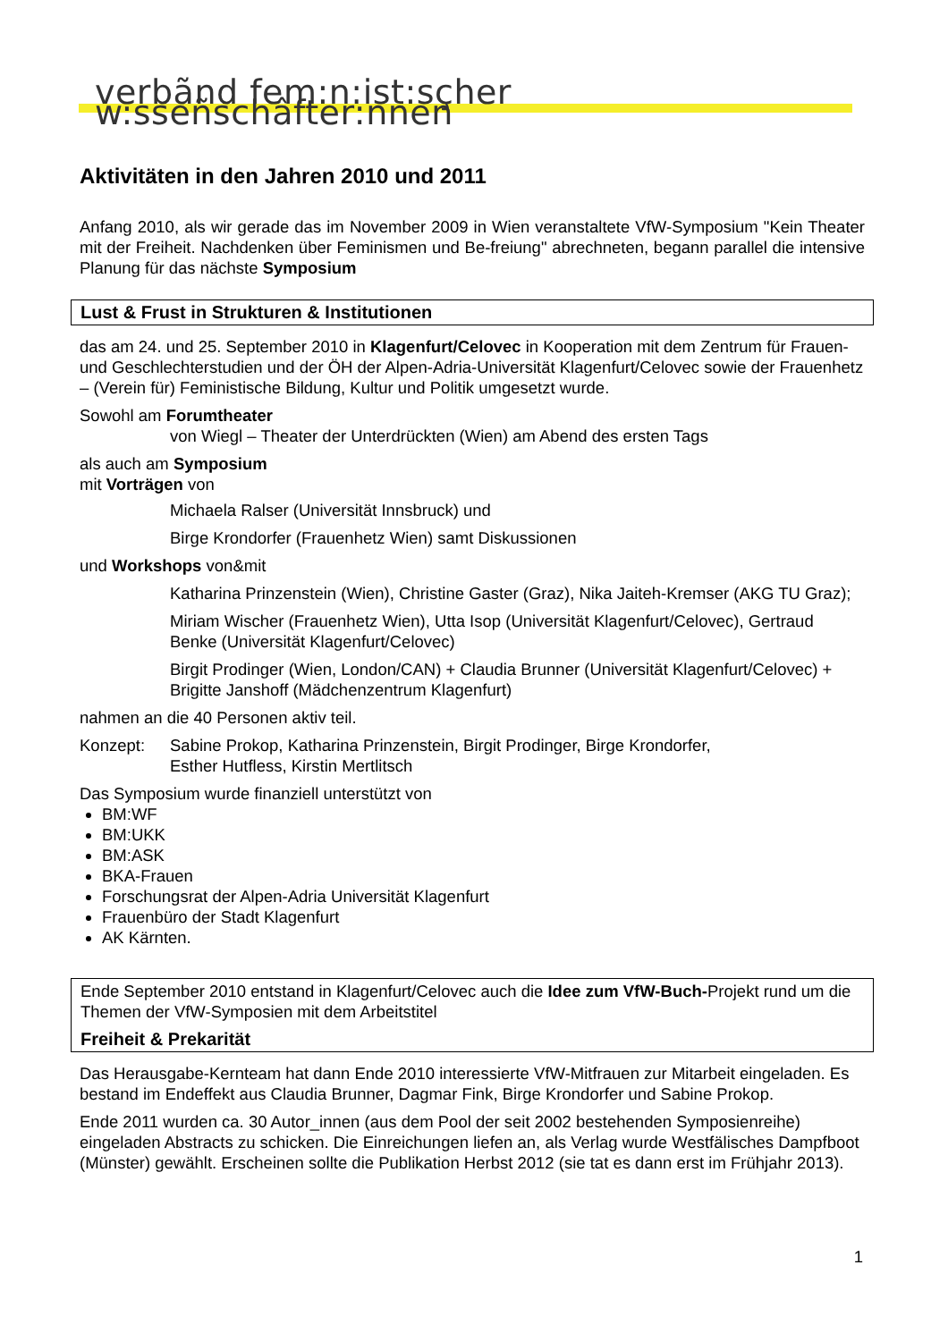verbãnd fem:n:ist:sçher w:sseñschâfter:nnen
Aktivitäten in den Jahren 2010 und 2011
Anfang 2010, als wir gerade das im November 2009 in Wien veranstaltete VfW-Symposium "Kein Theater mit der Freiheit. Nachdenken über Feminismen und Be-freiung" abrechneten, begann parallel die intensive Planung für das nächste Symposium
Lust & Frust in Strukturen & Institutionen
das am 24. und 25. September 2010 in Klagenfurt/Celovec in Kooperation mit dem Zentrum für Frauen- und Geschlechterstudien und der ÖH der Alpen-Adria-Universität Klagenfurt/Celovec sowie der Frauenhetz – (Verein für) Feministische Bildung, Kultur und Politik umgesetzt wurde.
Sowohl am Forumtheater
von Wiegl – Theater der Unterdrückten (Wien) am Abend des ersten Tags
als auch am Symposium
mit Vorträgen von
Michaela Ralser (Universität Innsbruck) und
Birge Krondorfer (Frauenhetz Wien) samt Diskussionen
und Workshops von&mit
Katharina Prinzenstein (Wien), Christine Gaster (Graz), Nika Jaiteh-Kremser (AKG TU Graz);
Miriam Wischer (Frauenhetz Wien), Utta Isop (Universität Klagenfurt/Celovec), Gertraud Benke (Universität Klagenfurt/Celovec)
Birgit Prodinger (Wien, London/CAN) + Claudia Brunner (Universität Klagenfurt/Celovec) + Brigitte Janshoff (Mädchenzentrum Klagenfurt)
nahmen an die 40 Personen aktiv teil.
Konzept: Sabine Prokop, Katharina Prinzenstein, Birgit Prodinger, Birge Krondorfer,
Esther Hutfless, Kirstin Mertlitsch
Das Symposium wurde finanziell unterstützt von
BM:WF
BM:UKK
BM:ASK
BKA-Frauen
Forschungsrat der Alpen-Adria Universität Klagenfurt
Frauenbüro der Stadt Klagenfurt
AK Kärnten.
Ende September 2010 entstand in Klagenfurt/Celovec auch die Idee zum VfW-Buch-Projekt rund um die Themen der VfW-Symposien mit dem Arbeitstitel
Freiheit & Prekarität
Das Herausgabe-Kernteam hat dann Ende 2010 interessierte VfW-Mitfrauen zur Mitarbeit eingeladen. Es bestand im Endeffekt aus Claudia Brunner, Dagmar Fink, Birge Krondorfer und Sabine Prokop.
Ende 2011 wurden ca. 30 Autor_innen (aus dem Pool der seit 2002 bestehenden Symposienreihe) eingeladen Abstracts zu schicken. Die Einreichungen liefen an, als Verlag wurde Westfälisches Dampfboot (Münster) gewählt. Erscheinen sollte die Publikation Herbst 2012 (sie tat es dann erst im Frühjahr 2013).
1